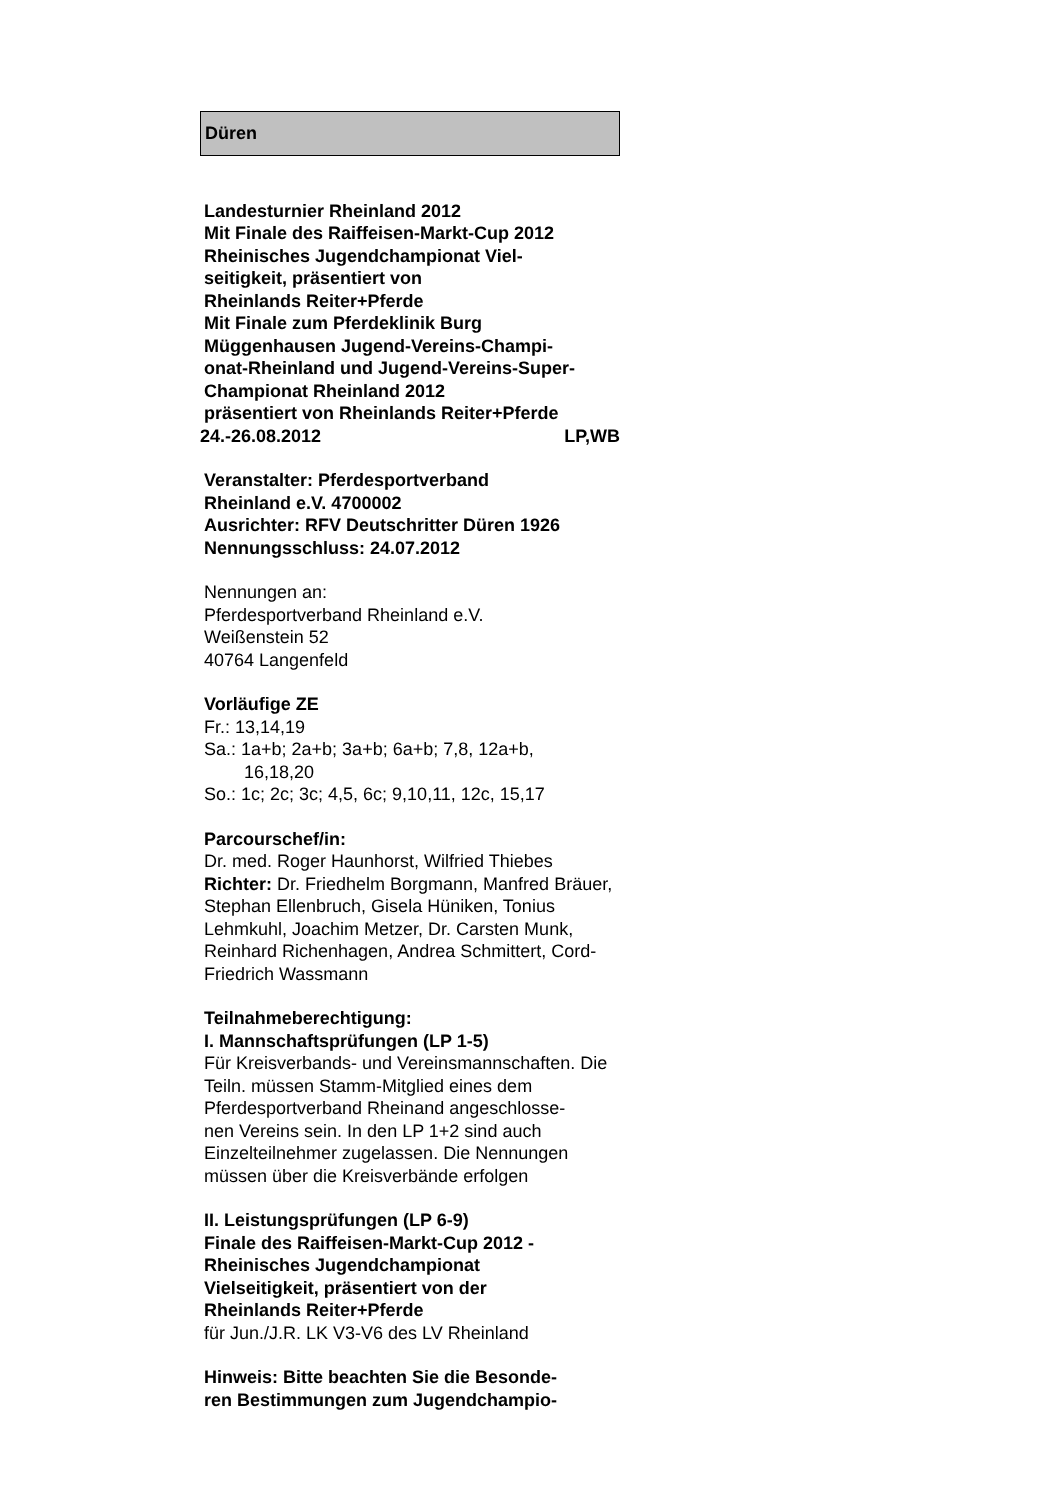Düren
Landesturnier Rheinland 2012
Mit Finale des Raiffeisen-Markt-Cup 2012
Rheinisches Jugendchampionat Viel-
seitigkeit, präsentiert von
Rheinlands Reiter+Pferde
Mit Finale zum Pferdeklinik Burg
Müggenhausen Jugend-Vereins-Champi-
onat-Rheinland und Jugend-Vereins-Super-
Championat Rheinland 2012
präsentiert von Rheinlands Reiter+Pferde
24.-26.08.2012 LP,WB
Veranstalter: Pferdesportverband
Rheinland e.V. 4700002
Ausrichter: RFV Deutschritter Düren 1926
Nennungsschluss: 24.07.2012
Nennungen an:
Pferdesportverband Rheinland e.V.
Weißenstein 52
40764 Langenfeld
Vorläufige ZE
Fr.: 13,14,19
Sa.: 1a+b; 2a+b; 3a+b; 6a+b; 7,8, 12a+b,
16,18,20
So.: 1c; 2c; 3c; 4,5, 6c; 9,10,11, 12c, 15,17
Parcourschef/in:
Dr. med. Roger Haunhorst, Wilfried Thiebes
Richter: Dr. Friedhelm Borgmann, Manfred Bräuer, Stephan Ellenbruch, Gisela Hüniken, Tonius Lehmkuhl, Joachim Metzer, Dr. Carsten Munk, Reinhard Richenhagen, Andrea Schmittert, Cord-Friedrich Wassmann
Teilnahmeberechtigung:
I. Mannschaftsprüfungen (LP 1-5)
Für Kreisverbands- und Vereinsmannschaften. Die Teiln. müssen Stamm-Mitglied eines dem Pferdesportverband Rheinand angeschlosse-
nen Vereins sein. In den LP 1+2 sind auch Einzelteilnehmer zugelassen. Die Nennungen müssen über die Kreisverbände erfolgen
II. Leistungsprüfungen (LP 6-9)
Finale des Raiffeisen-Markt-Cup 2012 -
Rheinisches Jugendchampionat
Vielseitigkeit, präsentiert von der
Rheinlands Reiter+Pferde
für Jun./J.R. LK V3-V6 des LV Rheinland
Hinweis: Bitte beachten Sie die Besonde-
ren Bestimmungen zum Jugendchampio-